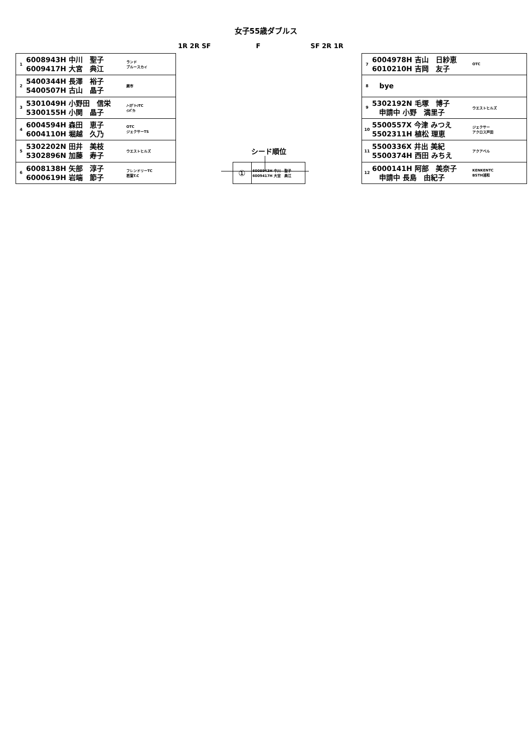女子55歳ダブルス
1R 2R SF F SF 2R 1R
| 1 | 6008943H 中川 聖子 6009417H 大宮 典江 | ランド ブルースカイ |
| 2 | 5400344H 長澤 裕子 5400507H 古山 晶子 | 蕨市 |
| 3 | 5301049H 小野田 信栄 5300155H 小関 晶子 | ﾉｰｽｸﾞﾘｰﾝTC ｲﾝﾊﾟｸﾄ |
| 4 | 6004594H 森田 恵子 6004110H 堀越 久乃 | OTC ジェクサーTS |
| 5 | 5302202N 田井 美枝 5302896N 加藤 寿子 | ウエストヒルズ |
| 6 | 6008138H 矢部 淳子 6000619H 岩端 節子 | フレンドリーTC 若葉T.C |
シード順位
| ① | 6008943H 中川 聖子 6009417H 大宮 典江 |
| 7 | 6004978H 吉山 日紗恵 6010210H 吉岡 友子 | OTC |
| 8 | bye | |
| 9 | 5302192N 毛塚 博子 申請中 小野 満里子 | ウエストヒルズ |
| 10 | 5500557X 今津 みつえ 5502311H 植松 理恵 | ジェクサー アクロス戸田 |
| 11 | 5500336X 井出 美紀 5500374H 西田 みちえ | アクアベル |
| 12 | 6000141H 阿部 美奈子 申請中 長島 由紀子 | KENKENTC BSTH浦和 |